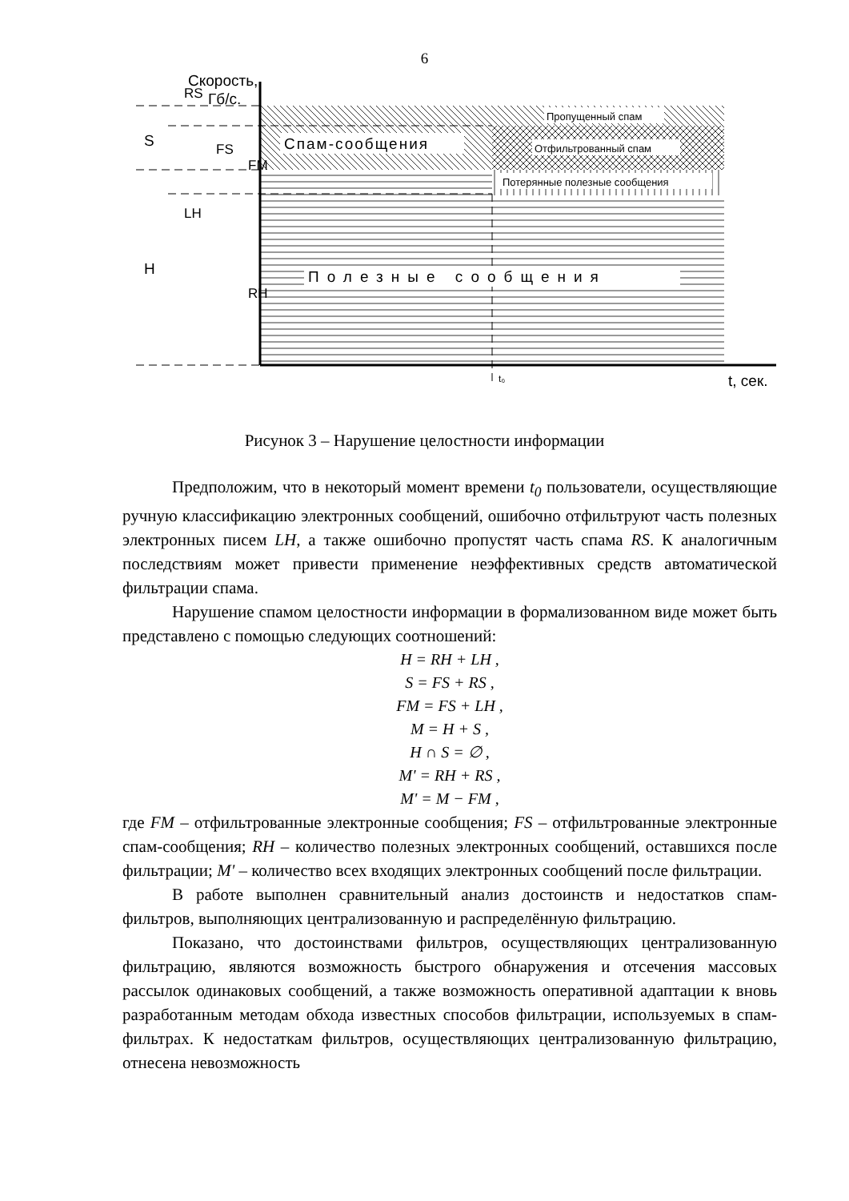6
Спам-сообщения
Пропущенный спам
Отфильтрованный спам
Потерянные полезные сообщения
Полезные сообщения
Скорость,
Гб/с.
t₀
t, сек.
S
H
RS
LH
FS
FM
RH
Рисунок 3 – Нарушение целостности информации
Предположим, что в некоторый момент времени t<sub>0</sub> пользователи, осуществляющие ручную классификацию электронных сообщений, ошибочно отфильтруют часть полезных электронных писем LH, а также ошибочно пропустят часть спама RS. К аналогичным последствиям может привести применение неэффективных средств автоматической фильтрации спама.
Нарушение спамом целостности информации в формализованном виде может быть представлено с помощью следующих соотношений:
H = RH + LH ,
S = FS + RS ,
FM = FS + LH ,
M = H + S ,
H ∩ S = ∅ ,
M' = RH + RS ,
M' = M − FM ,
где FM – отфильтрованные электронные сообщения; FS – отфильтрованные электронные спам-сообщения; RH – количество полезных электронных сообщений, оставшихся после фильтрации; M' – количество всех входящих электронных сообщений после фильтрации.
В работе выполнен сравнительный анализ достоинств и недостатков спам-фильтров, выполняющих централизованную и распределённую фильтрацию.
Показано, что достоинствами фильтров, осуществляющих централизованную фильтрацию, являются возможность быстрого обнаружения и отсечения массовых рассылок одинаковых сообщений, а также возможность оперативной адаптации к вновь разработанным методам обхода известных способов фильтрации, используемых в спам-фильтрах. К недостаткам фильтров, осуществляющих централизованную фильтрацию, отнесена невозможность